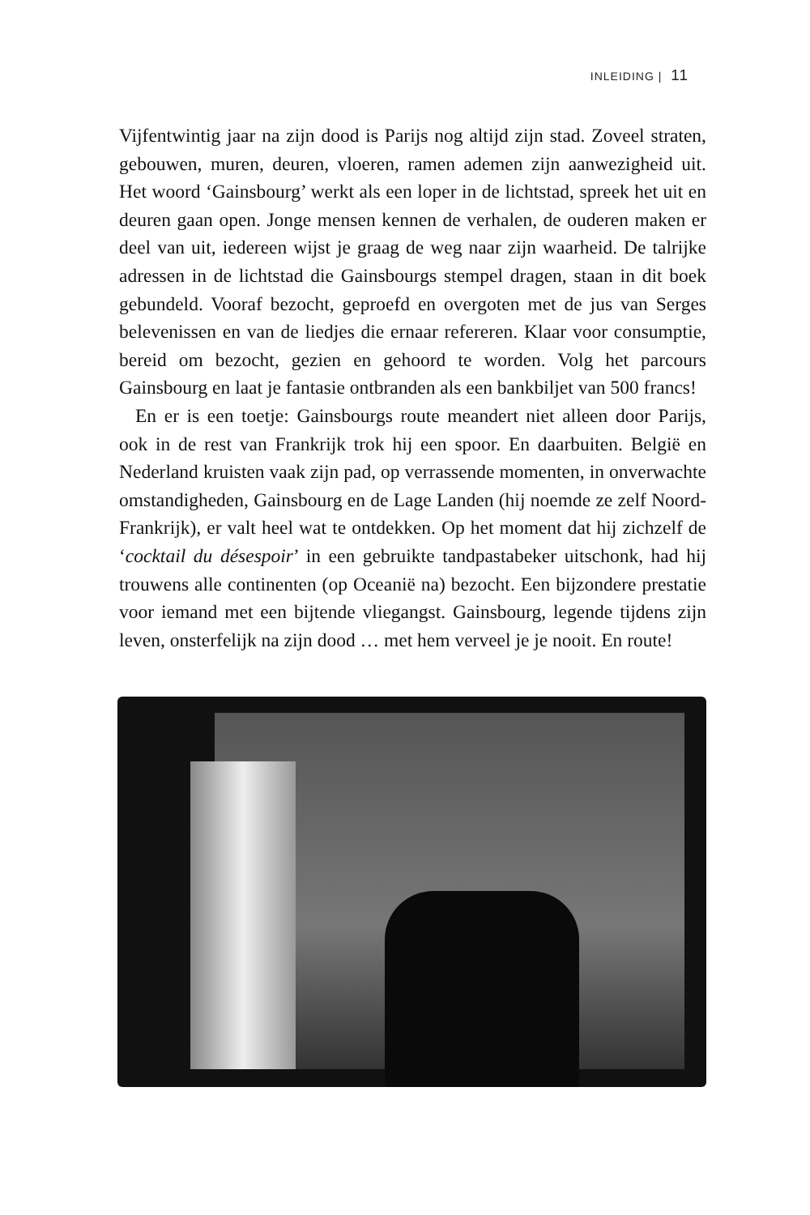INLEIDING | 11
Vijfentwintig jaar na zijn dood is Parijs nog altijd zijn stad. Zoveel straten, gebouwen, muren, deuren, vloeren, ramen ademen zijn aanwezigheid uit. Het woord ‘Gainsbourg’ werkt als een loper in de lichtstad, spreek het uit en deuren gaan open. Jonge mensen kennen de verhalen, de ouderen maken er deel van uit, iedereen wijst je graag de weg naar zijn waarheid. De talrijke adressen in de lichtstad die Gainsbourgs stempel dragen, staan in dit boek gebundeld. Vooraf bezocht, geproefd en overgoten met de jus van Serges belevenissen en van de liedjes die ernaar refereren. Klaar voor consumptie, bereid om bezocht, gezien en gehoord te worden. Volg het parcours Gainsbourg en laat je fantasie ontbranden als een bankbiljet van 500 francs!
En er is een toetje: Gainsbourgs route meandert niet alleen door Parijs, ook in de rest van Frankrijk trok hij een spoor. En daarbuiten. België en Nederland kruisten vaak zijn pad, op verrassende momenten, in onverwachte omstandigheden, Gainsbourg en de Lage Landen (hij noemde ze zelf Noord-Frankrijk), er valt heel wat te ontdekken. Op het moment dat hij zichzelf de ‘cocktail du désespoir’ in een gebruikte tandpastabeker uitschonk, had hij trouwens alle continenten (op Oceanië na) bezocht. Een bijzondere prestatie voor iemand met een bijtende vliegangst. Gainsbourg, legende tijdens zijn leven, onsterfelijk na zijn dood … met hem verveel je je nooit. En route!